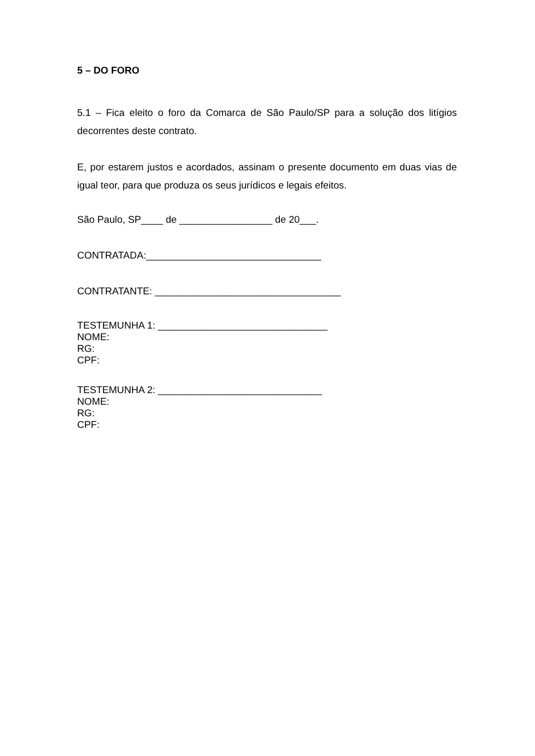5 – DO FORO
5.1 – Fica eleito o foro da Comarca de São Paulo/SP para a solução dos litígios decorrentes deste contrato.
E, por estarem justos e acordados, assinam o presente documento em duas vias de igual teor, para que produza os seus jurídicos e legais efeitos.
São Paulo, SP____ de _________________ de 20___.
CONTRATADA:________________________________
CONTRATANTE: __________________________________
TESTEMUNHA 1: _______________________________
NOME:
RG:
CPF:
TESTEMUNHA 2: ______________________________
NOME:
RG:
CPF: